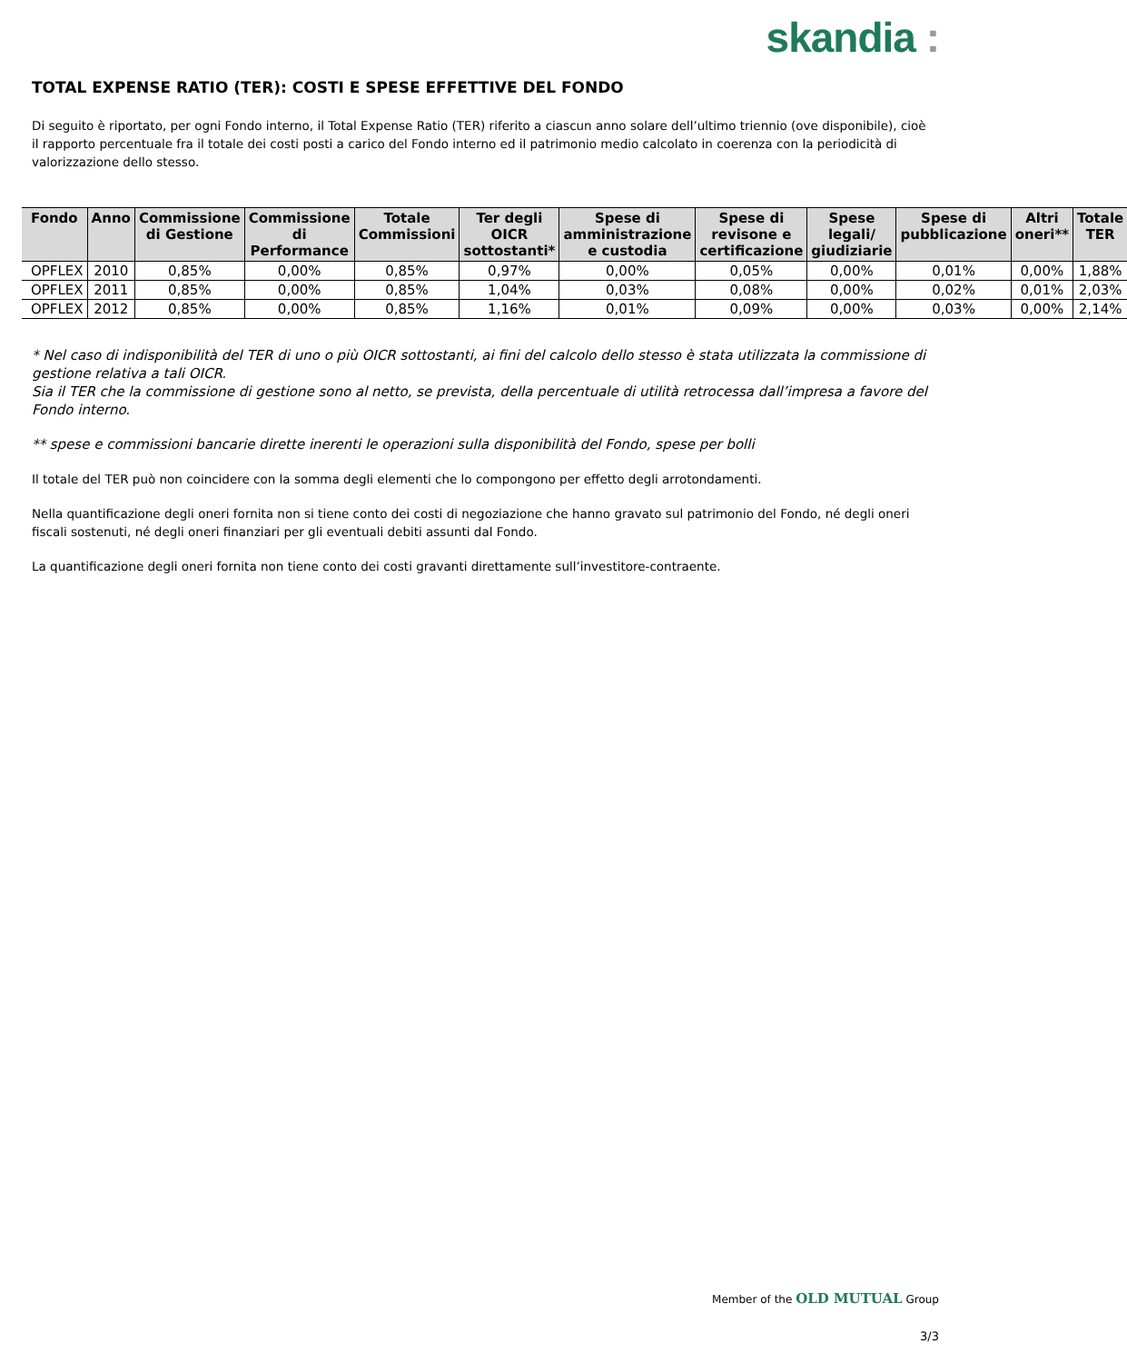skandia :
TOTAL EXPENSE RATIO (TER): COSTI E SPESE EFFETTIVE DEL FONDO
Di seguito è riportato, per ogni Fondo interno, il Total Expense Ratio (TER) riferito a ciascun anno solare dell’ultimo triennio (ove disponibile), cioè il rapporto percentuale fra il totale dei costi posti a carico del Fondo interno ed il patrimonio medio calcolato in coerenza con la periodicità di valorizzazione dello stesso.
| Fondo | Anno | Commissione di Gestione | Commissione di Performance | Totale Commissioni | Ter degli OICR sottostanti* | Spese di amministrazione e custodia | Spese di revisone e certificazione | Spese legali/ giudiziarie | Spese di pubblicazione | Altri oneri** | Totale TER |
| --- | --- | --- | --- | --- | --- | --- | --- | --- | --- | --- | --- |
| OPFLEX | 2010 | 0,85% | 0,00% | 0,85% | 0,97% | 0,00% | 0,05% | 0,00% | 0,01% | 0,00% | 1,88% |
| OPFLEX | 2011 | 0,85% | 0,00% | 0,85% | 1,04% | 0,03% | 0,08% | 0,00% | 0,02% | 0,01% | 2,03% |
| OPFLEX | 2012 | 0,85% | 0,00% | 0,85% | 1,16% | 0,01% | 0,09% | 0,00% | 0,03% | 0,00% | 2,14% |
* Nel caso di indisponibilità del TER di uno o più OICR sottostanti, ai fini del calcolo dello stesso è stata utilizzata la commissione di gestione relativa a tali OICR.
Sia il TER che la commissione di gestione sono al netto, se prevista, della percentuale di utilità retrocessa dall’impresa a favore del Fondo interno.
** spese e commissioni bancarie dirette inerenti le operazioni sulla disponibilità del Fondo, spese per bolli
Il totale del TER può non coincidere con la somma degli elementi che lo compongono per effetto degli arrotondamenti.
Nella quantificazione degli oneri fornita non si tiene conto dei costi di negoziazione che hanno gravato sul patrimonio del Fondo, né degli oneri fiscali sostenuti, né degli oneri finanziari per gli eventuali debiti assunti dal Fondo.
La quantificazione degli oneri fornita non tiene conto dei costi gravanti direttamente sull’investitore-contraente.
Member of the OLD MUTUAL Group
3/3